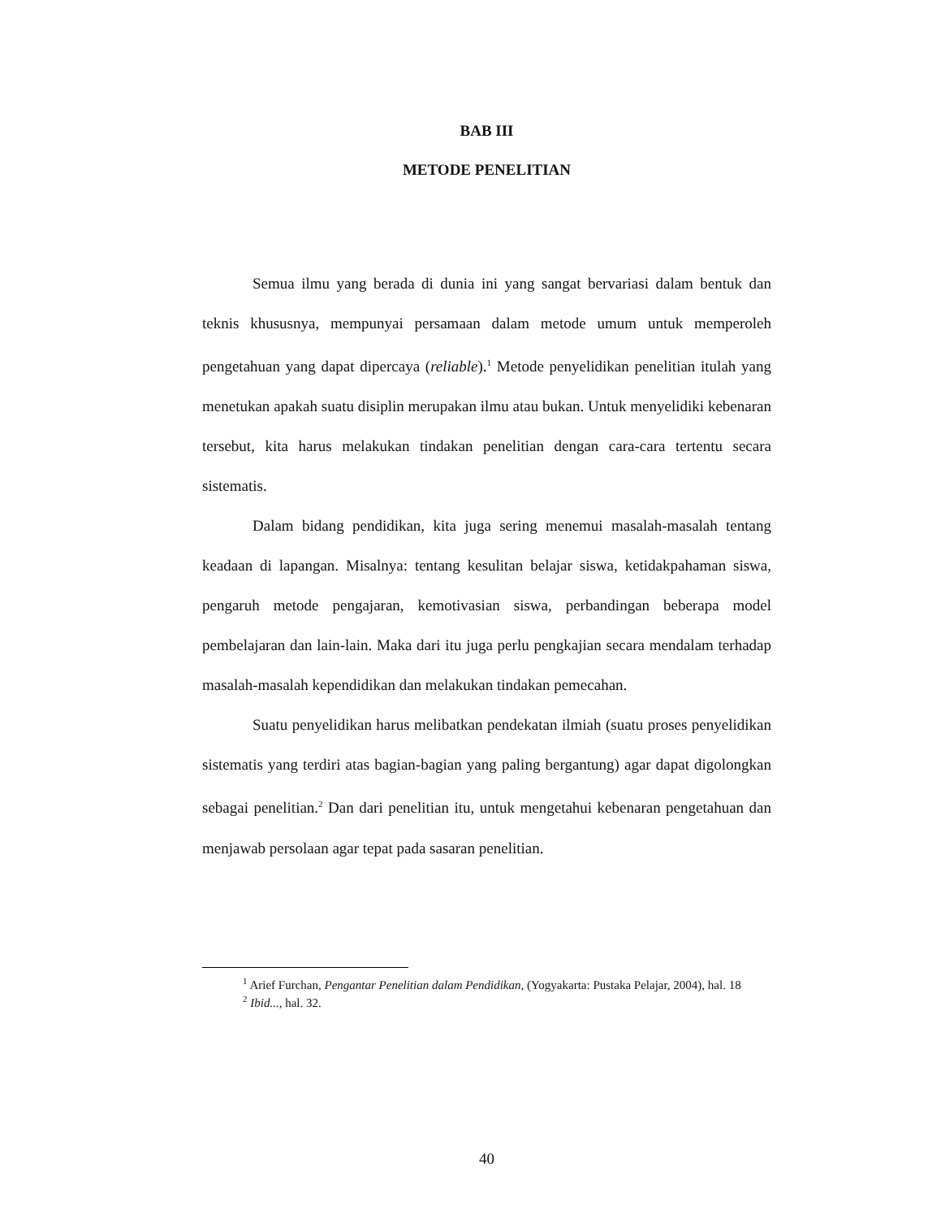BAB III
METODE PENELITIAN
Semua ilmu yang berada di dunia ini yang sangat bervariasi dalam bentuk dan teknis khususnya, mempunyai persamaan dalam metode umum untuk memperoleh pengetahuan yang dapat dipercaya (reliable).<sup>1</sup> Metode penyelidikan penelitian itulah yang menetukan apakah suatu disiplin merupakan ilmu atau bukan. Untuk menyelidiki kebenaran tersebut, kita harus melakukan tindakan penelitian dengan cara-cara tertentu secara sistematis.
Dalam bidang pendidikan, kita juga sering menemui masalah-masalah tentang keadaan di lapangan. Misalnya: tentang kesulitan belajar siswa, ketidakpahaman siswa, pengaruh metode pengajaran, kemotivasian siswa, perbandingan beberapa model pembelajaran dan lain-lain. Maka dari itu juga perlu pengkajian secara mendalam terhadap masalah-masalah kependidikan dan melakukan tindakan pemecahan.
Suatu penyelidikan harus melibatkan pendekatan ilmiah (suatu proses penyelidikan sistematis yang terdiri atas bagian-bagian yang paling bergantung) agar dapat digolongkan sebagai penelitian.<sup>2</sup> Dan dari penelitian itu, untuk mengetahui kebenaran pengetahuan dan menjawab persolaan agar tepat pada sasaran penelitian.
<sup>1</sup> Arief Furchan, Pengantar Penelitian dalam Pendidikan, (Yogyakarta: Pustaka Pelajar, 2004), hal. 18
<sup>2</sup> Ibid..., hal. 32.
40